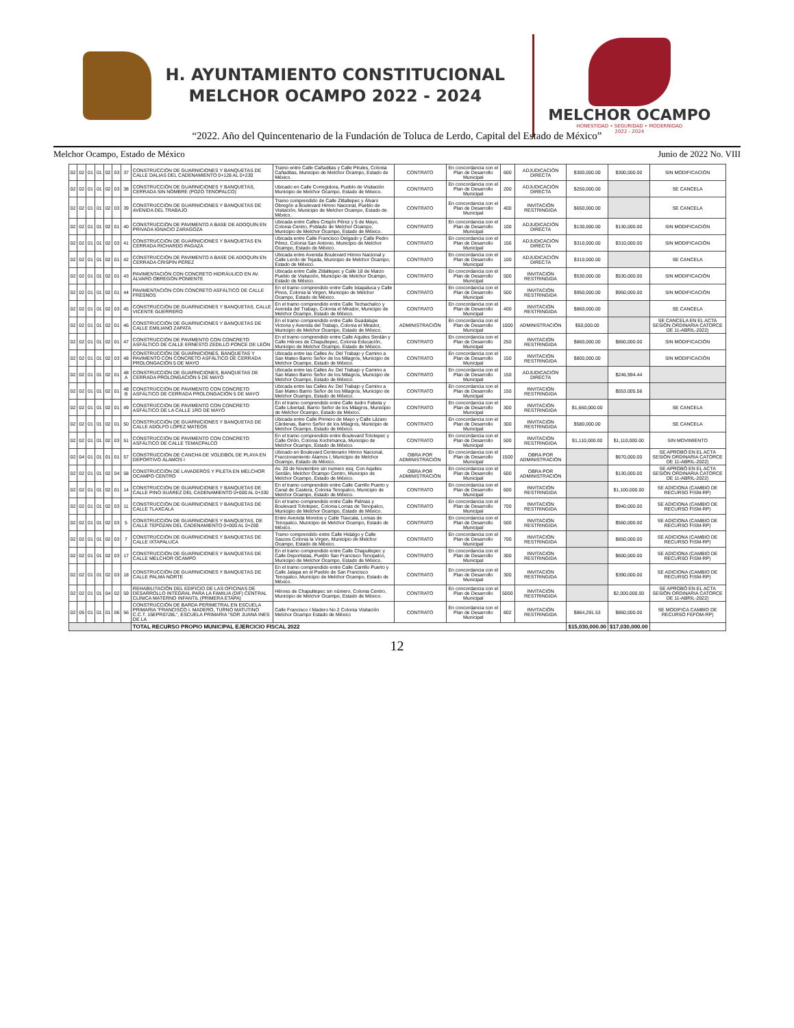H. AYUNTAMIENTO CONSTITUCIONAL
MELCHOR OCAMPO 2022 - 2024
MELCHOR OCAMPO
HONESTIDAD • SEGURIDAD • MODERNIDAD
2022 - 2024
“2022. Año del Quincentenario de la Fundación de Toluca de Lerdo, Capital del Estado de México”
Melchor Ocampo, Estado de México Junio de 2022 No. VIII
| 02 | 02 | 01 | 01 | 02 | 03 | 37 | CONSTRUCCIÓN DE GUARNICIONES Y BANQUETAS DE CALLE DALIAS DEL CADENAMIENTO 0+128 AL 0+230 | Tramo entre Calle Cañaditas y Calle Pirules, Colonia Cañaditas, Municipio de Melchor Ocampo, Estado de México. | CONTRATO | En concordancia con el Plan de Desarrollo Municipal | 600 | ADJUDICACIÓN DIRECTA | $300,000.00 | $300,000.00 | SIN MODIFICACIÓN |
| 02 | 02 | 01 | 01 | 02 | 03 | 38 | CONSTRUCCIÓN DE GUARNICIONES Y BANQUETAS, CERRADA SIN NOMBRE (POZO TENOPALCO) | Ubicado en Calle Corregidora, Pueblo de Visitación Municipio de Melchor Ocampo, Estado de México. | CONTRATO | En concordancia con el Plan de Desarrollo Municipal | 200 | ADJUDICACIÓN DIRECTA | $250,000.00 | | SE CANCELA |
| 02 | 02 | 01 | 01 | 02 | 03 | 39 | CONSTRUCCIÓN DE GUARNICIONES Y BANQUETAS DE AVENIDA DEL TRABAJO | Tramo comprendido de Calle Zitlaltepec y Álvaro Obregón a Boulevard Himno Nacional, Pueblo de Visitación, Municipio de Melchor Ocampo, Estado de México. | CONTRATO | En concordancia con el Plan de Desarrollo Municipal | 400 | INVITACIÓN RESTRINGIDA | $650,000.00 | | SE CANCELA |
| 02 | 02 | 01 | 01 | 02 | 01 | 40 | CONSTRUCCIÓN DE PAVIMENTO A BASE DE ADOQUÍN EN PRIVADA IGNACIO ZARAGOZA | Ubicada entre Calles Crispín Pérez y 5 de Mayo, Colonia Centro, Poblado de Melchor Ocampo, Municipio de Melchor Ocampo, Estado de México. | CONTRATO | En concordancia con el Plan de Desarrollo Municipal | 100 | ADJUDICACIÓN DIRECTA | $130,000.00 | $130,000.00 | SIN MODIFICACIÓN |
| 02 | 02 | 01 | 01 | 02 | 03 | 41 | CONSTRUCCIÓN DE GUARNICIONES Y BANQUETAS EN CERRADA RICHARDO PAGAZA | Ubicada entre Calle Francisco Delgado y Calle Pedro Pérez, Colonia San Antonio, Municipio de Melchor Ocampo, Estado de México. | CONTRATO | En concordancia con el Plan de Desarrollo Municipal | 156 | ADJUDICACIÓN DIRECTA | $310,000.00 | $310,000.00 | SIN MODIFICACIÓN |
| 02 | 02 | 01 | 01 | 02 | 01 | 42 | CONSTRUCCIÓN DE PAVIMENTO A BASE DE ADOQUÍN EN CERRADA CRISPÍN PÉREZ | Ubicada entre Avenida Boulevard Himno Nacional y Calle Lerdo de Tejada, Municipio de Melchor Ocampo, Estado de México. | CONTRATO | En concordancia con el Plan de Desarrollo Municipal | 100 | ADJUDICACIÓN DIRECTA | $310,000.00 | | SE CANCELA |
| 02 | 02 | 01 | 01 | 02 | 01 | 43 | PAVIMENTACIÓN CON CONCRETO HIDRÁULICO EN AV. ÁLVARO OBREGÓN PONIENTE | Ubicada entre Calle Zitlaltepec y Calle 18 de Marzo Pueblo de Visitación, Municipio de Melchor Ocampo, Estado de México. | CONTRATO | En concordancia con el Plan de Desarrollo Municipal | 500 | INVITACIÓN RESTRINGIDA | $530,000.00 | $530,000.00 | SIN MODIFICACIÓN |
| 02 | 02 | 01 | 01 | 02 | 01 | 44 | PAVIMENTACIÓN CON CONCRETO ASFÁLTICO DE CALLE FRESNOS | En el tramo comprendido entre Calle Ixtapaluca y Calle Pinos, Colonia la Virgen, Municipio de Melchor Ocampo, Estado de México. | CONTRATO | En concordancia con el Plan de Desarrollo Municipal | 500 | INVITACIÓN RESTRINGIDA | $950,000.00 | $950,000.00 | SIN MODIFICACIÓN |
| 02 | 02 | 01 | 01 | 02 | 03 | 45 | CONSTRUCCIÓN DE GUARNICIONES Y BANQUETAS, CALLE VICENTE GUERRERO | En el tramo comprendido entre Calle Techachalco y Avenida del Trabajo, Colonia el Mirador, Municipio de Melchor Ocampo, Estado de México. | CONTRATO | En concordancia con el Plan de Desarrollo Municipal | 400 | INVITACIÓN RESTRINGIDA | $860,000.00 | | SE CANCELA |
| 02 | 02 | 01 | 01 | 02 | 01 | 46 | CONSTRUCCIÓN DE GUARNICIONES Y BANQUETAS DE CALLE EMILIANO ZAPATA | En el tramo comprendido entre Calle Guadalupe Victoria y Avenida del Trabajo, Colonia el Mirador, Municipio de Melchor Ocampo, Estado de México. | ADMINISTRACIÓN | En concordancia con el Plan de Desarrollo Municipal | 1000 | ADMINISTRACIÓN | $50,000.00 | | SE CANCELA EN EL ACTA SESIÓN ORDINARIA CATORCE DE 11-ABRIL-2022) |
| 02 | 02 | 01 | 01 | 02 | 01 | 47 | CONSTRUCCIÓN DE PAVIMENTO CON CONCRETO ASFÁLTICO DE CALLE ERNESTO ZEDILLO PONCE DE LEÓN | En el tramo comprendido entre Calle Aquiles Serdán y Calle Héroes de Chapultepec, Colonia Educación, Municipio de Melchor Ocampo, Estado de México. | CONTRATO | En concordancia con el Plan de Desarrollo Municipal | 250 | INVITACIÓN RESTRINGIDA | $860,000.00 | $860,000.00 | SIN MODIFICACIÓN |
| 02 | 02 | 01 | 01 | 02 | 03 | 48 | CONSTRUCCIÓN DE GUARNICIONES, BANQUETAS Y PAVIMENTO CON CONCRETO ASFÁLTICO DE CERRADA PROLONGACIÓN 5 DE MAYO | Ubicada entre las Calles Av. Del Trabajo y Camino a San Mateo Barrio Señor de los Milagros, Municipio de Melchor Ocampo, Estado de México. | CONTRATO | En concordancia con el Plan de Desarrollo Municipal | 150 | INVITACIÓN RESTRINGIDA | $800,000.00 | | SIN MODIFICACIÓN |
| 02 | 02 | 01 | 01 | 02 | 01 | 48 A | CONSTRUCCIÓN DE GUARNICIONES, BANQUETAS DE CERRADA PROLONGACIÓN 5 DE MAYO | Ubicada entre las Calles Av. Del Trabajo y Camino a San Mateo Barrio Señor de los Milagros, Municipio de Melchor Ocampo, Estado de México. | CONTRATO | En concordancia con el Plan de Desarrollo Municipal | 150 | ADJUDICACIÓN DIRECTA | | $246,994.44 | |
| 02 | 02 | 01 | 01 | 02 | 01 | 48 B | CONSTRUCCIÓN DE PAVIMENTO CON CONCRETO ASFÁLTICO DE CERRADA PROLONGACIÓN 5 DE MAYO | Ubicada entre las Calles Av. Del Trabajo y Camino a San Mateo Barrio Señor de los Milagros, Municipio de Melchor Ocampo, Estado de México. | CONTRATO | En concordancia con el Plan de Desarrollo Municipal | 150 | INVITACIÓN RESTRINGIDA | | $553,005.56 | |
| 02 | 02 | 01 | 01 | 02 | 01 | 49 | CONSTRUCCIÓN DE PAVIMENTO CON CONCRETO ASFÁLTICO DE LA CALLE 1RO DE MAYO | En el tramo comprendido entre Calle Isidro Fabela y Calle Libertad, Barrio Señor de los Milagros, Municipio de Melchor Ocampo, Estado de México. | CONTRATO | En concordancia con el Plan de Desarrollo Municipal | 300 | INVITACIÓN RESTRINGIDA | $1,660,000.00 | | SE CANCELA |
| 02 | 02 | 01 | 01 | 02 | 01 | 50 | CONSTRUCCIÓN DE GUARNICIONES Y BANQUETAS DE CALLE ADOLFO LÓPEZ MATEOS | Ubicada entre Calle Primero de Mayo y Calle Lázaro Cárdenas, Barrio Señor de los Milagros, Municipio de Melchor Ocampo, Estado de México. | CONTRATO | En concordancia con el Plan de Desarrollo Municipal | 300 | INVITACIÓN RESTRINGIDA | $580,000.00 | | SE CANCELA |
| 02 | 02 | 01 | 01 | 02 | 03 | 51 | CONSTRUCCIÓN DE PAVIMENTO CON CONCRETO ASFÁLTICO DE CALLE TEMACPALCO | En el tramo comprendido entre Boulevard Tolotepec y Calle Orión, Colonia Xochimanca, Municipio de Melchor Ocampo, Estado de México. | CONTRATO | En concordancia con el Plan de Desarrollo Municipal | 500 | INVITACIÓN RESTRINGIDA | $1,110,000.00 | $1,110,000.00 | SIN MOVIMIENTO |
| 02 | 04 | 01 | 01 | 01 | 01 | 57 | CONSTRUCCIÓN DE CANCHA DE VOLEIBOL DE PLAYA EN DEPORTIVO ÁLAMOS I | Ubicado en Boulevard Centenario Himno Nacional, Fraccionamiento Álamos I, Municipio de Melchor Ocampo, Estado de México. | OBRA POR ADMINISTRACIÓN | En concordancia con el Plan de Desarrollo Municipal | 1500 | OBRA POR ADMINISTRACIÓN | | $670,000.00 | SE APROBÓ EN EL ACTA SESIÓN ORDINARIA CATORCE DE 11-ABRIL-2022) |
| 02 | 02 | 01 | 01 | 02 | 04 | 58 | CONSTRUCCIÓN DE LAVADEROS Y PILETA EN MELCHOR OCAMPO CENTRO | Av. 20 de Noviembre sin numero esq. Con Aquiles Serdán, Melchor Ocampo Centro, Municipio de Melchor Ocampo, Estado de México. | OBRA POR ADMINISTRACIÓN | En concordancia con el Plan de Desarrollo Municipal | 600 | OBRA POR ADMINISTRACIÓN | | $130,000.00 | SE APROBÓ EN EL ACTA SESIÓN ORDINARIA CATORCE DE 11-ABRIL-2022) |
| 02 | 02 | 01 | 01 | 02 | 01 | 14 | CONSTRUCCIÓN DE GUARNICIONES Y BANQUETAS DE CALLE PINO SUÁREZ DEL CADENAMIENTO 0+000 AL 0+330 | En el tramo comprendido entre Calle Carrillo Puerto y Canal de Castera, Colonia Tenopalco, Municipio de Melchor Ocampo, Estado de México. | CONTRATO | En concordancia con el Plan de Desarrollo Municipal | 600 | INVITACIÓN RESTRINGIDA | | $1,100,000.00 | SE ADICIONA (CAMBIO DE RECURSO FISM-RP) |
| 02 | 02 | 01 | 01 | 02 | 03 | 11 | CONSTRUCCIÓN DE GUARNICIONES Y BANQUETAS DE CALLE TLAXCALA | En el tramo comprendido entre Calle Palmas y Boulevard Tolotepec, Colonia Lomas de Tenopalco, Municipio de Melchor Ocampo, Estado de México. | CONTRATO | En concordancia con el Plan de Desarrollo Municipal | 700 | INVITACIÓN RESTRINGIDA | | $940,000.00 | SE ADICIONA (CAMBIO DE RECURSO FISM-RP) |
| 02 | 02 | 01 | 01 | 02 | 03 | 5 | CONSTRUCCIÓN DE GUARNICIONES Y BANQUETAS, DE CALLE TEPOZAN DEL CADENAMIENTO 0+000 AL 0+200 | Entre Avenida Morelos y Calle Tlaxcala, Lomas de Tenopalco, Municipio de Melchor Ocampo, Estado de México. | CONTRATO | En concordancia con el Plan de Desarrollo Municipal | 500 | INVITACIÓN RESTRINGIDA | | $560,000.00 | SE ADICIONA (CAMBIO DE RECURSO FISM-RP) |
| 02 | 02 | 01 | 01 | 02 | 03 | 7 | CONSTRUCCIÓN DE GUARNICIONES Y BANQUETAS DE CALLE IXTAPALUCA | Tramo comprendido entre Calle Hidalgo y Calle Sauces Colonia la Virgen, Municipio de Melchor Ocampo, Estado de México. | CONTRATO | En concordancia con el Plan de Desarrollo Municipal | 700 | INVITACIÓN RESTRINGIDA | | $850,000.00 | SE ADICIONA (CAMBIO DE RECURSO FISM-RP) |
| 02 | 02 | 01 | 01 | 02 | 03 | 17 | CONSTRUCCIÓN DE GUARNICIONES Y BANQUETAS DE CALLE MELCHOR OCAMPO | En el tramo comprendido entre Calle Chapultepec y Calle Deportistas, Pueblo San Francisco Tenopalco, Municipio de Melchor Ocampo, Estado de México. | CONTRATO | En concordancia con el Plan de Desarrollo Municipal | 300 | INVITACIÓN RESTRINGIDA | | $600,000.00 | SE ADICIONA (CAMBIO DE RECURSO FISM-RP) |
| 02 | 02 | 01 | 01 | 02 | 03 | 18 | CONSTRUCCIÓN DE GUARNICIONES Y BANQUETAS DE CALLE PALMA NORTE | En el tramo comprendido entre Calle Carrillo Puerto y Calle Jalapa en el Pueblo de San Francisco Tenopalco, Municipio de Melchor Ocampo, Estado de México. | CONTRATO | En concordancia con el Plan de Desarrollo Municipal | 300 | INVITACIÓN RESTRINGIDA | | $390,000.00 | SE ADICIONA (CAMBIO DE RECURSO FISM-RP) |
| 02 | 02 | 01 | 01 | 04 | 02 | 59 | REHABILITACIÓN DEL EDIFICIO DE LAS OFICINAS DE DESARROLLO INTEGRAL PARA LA FAMILIA (DIF) CENTRAL CLÍNICA MATERNO INFANTIL (PRIMERA ETAPA) | Héroes de Chapultepec sin número, Colonia Centro, Municipio de Melchor Ocampo, Estado de México. | CONTRATO | En concordancia con el Plan de Desarrollo Municipal | 5000 | INVITACIÓN RESTRINGIDA | | $2,000,000.00 | SE APROBÓ EN EL ACTA SESIÓN ORDINARIA CATORCE DE 11-ABRIL-2022) |
| 02 | 05 | 01 | 01 | 01 | 06 | 56 | CONSTRUCCIÓN DE BARDA PERIMETRAL EN ESCUELA PRIMARIA "FRANCISCO I. MADERO, TURNO MATUTINO C.C.T. 15EPR0728L", ESCUELA PRIMARIA "SOR JUANA INES DE LA | Calle Francisco I Madero No 2 Colonia Visitación Melchor Ocampo Estado de México | CONTRATO | En concordancia con el Plan de Desarrollo Municipal | 802 | INVITACIÓN RESTRINGIDA | $864,291.53 | $860,000.00 | SE MODIFICA CAMBIO DE RECURSO FEFOM-RP) |
| | | | | | | | TOTAL RECURSO PROPIO MUNICIPAL EJERCICIO FISCAL 2022 | | | | | | $15,030,000.00 | $17,030,000.00 | |
12